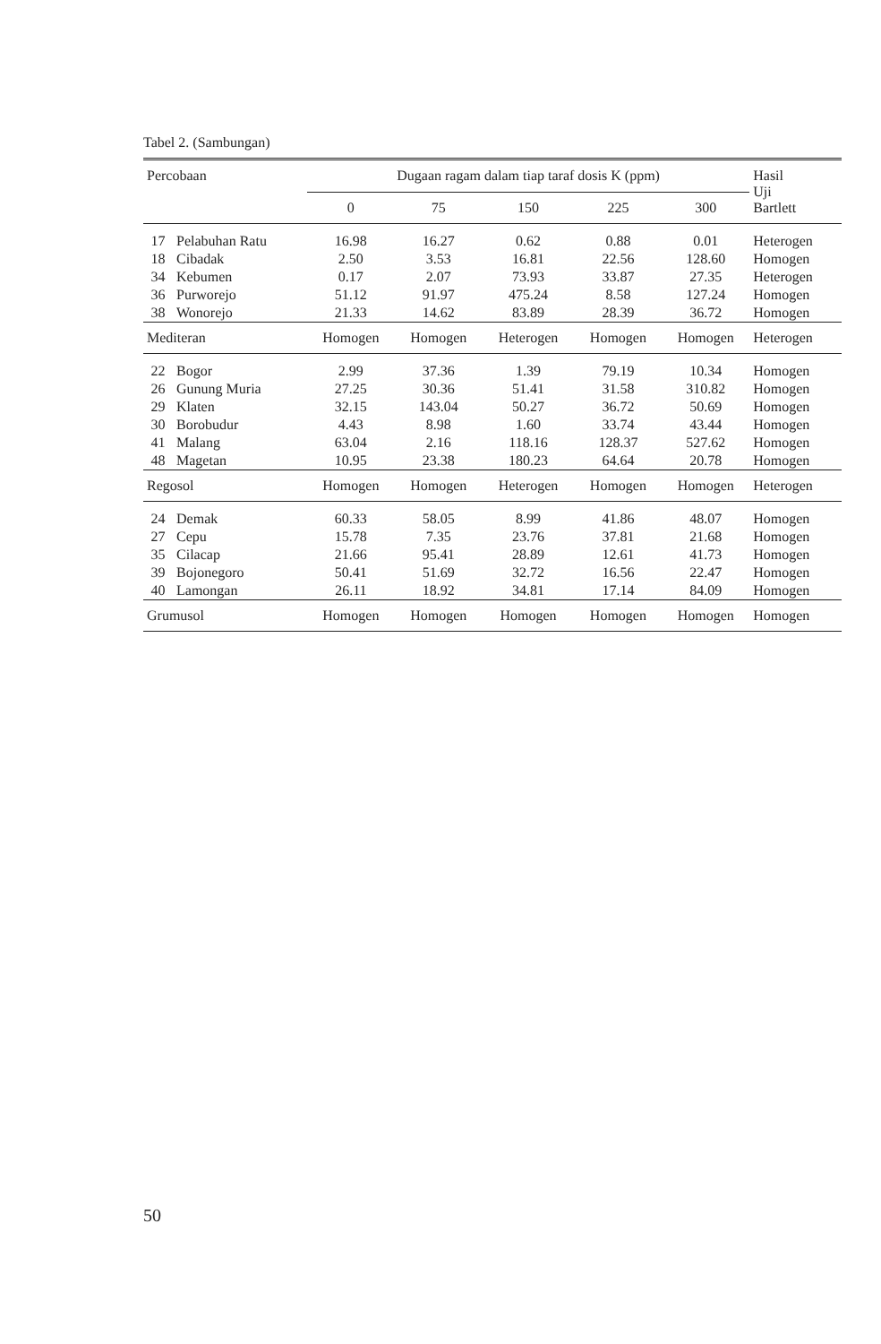Tabel 2. (Sambungan)
| Percobaan | | Dugaan ragam dalam tiap taraf dosis K (ppm) | | | | | Hasil Uji Bartlett |
| --- | --- | --- | --- | --- | --- | --- | --- |
| | | 0 | 75 | 150 | 225 | 300 | |
| 17 | Pelabuhan Ratu | 16.98 | 16.27 | 0.62 | 0.88 | 0.01 | Heterogen |
| 18 | Cibadak | 2.50 | 3.53 | 16.81 | 22.56 | 128.60 | Homogen |
| 34 | Kebumen | 0.17 | 2.07 | 73.93 | 33.87 | 27.35 | Heterogen |
| 36 | Purworejo | 51.12 | 91.97 | 475.24 | 8.58 | 127.24 | Homogen |
| 38 | Wonorejo | 21.33 | 14.62 | 83.89 | 28.39 | 36.72 | Homogen |
| Mediteran | | Homogen | Homogen | Heterogen | Homogen | Homogen | Heterogen |
| 22 | Bogor | 2.99 | 37.36 | 1.39 | 79.19 | 10.34 | Homogen |
| 26 | Gunung Muria | 27.25 | 30.36 | 51.41 | 31.58 | 310.82 | Homogen |
| 29 | Klaten | 32.15 | 143.04 | 50.27 | 36.72 | 50.69 | Homogen |
| 30 | Borobudur | 4.43 | 8.98 | 1.60 | 33.74 | 43.44 | Homogen |
| 41 | Malang | 63.04 | 2.16 | 118.16 | 128.37 | 527.62 | Homogen |
| 48 | Magetan | 10.95 | 23.38 | 180.23 | 64.64 | 20.78 | Homogen |
| Regosol | | Homogen | Homogen | Heterogen | Homogen | Homogen | Heterogen |
| 24 | Demak | 60.33 | 58.05 | 8.99 | 41.86 | 48.07 | Homogen |
| 27 | Cepu | 15.78 | 7.35 | 23.76 | 37.81 | 21.68 | Homogen |
| 35 | Cilacap | 21.66 | 95.41 | 28.89 | 12.61 | 41.73 | Homogen |
| 39 | Bojonegoro | 50.41 | 51.69 | 32.72 | 16.56 | 22.47 | Homogen |
| 40 | Lamongan | 26.11 | 18.92 | 34.81 | 17.14 | 84.09 | Homogen |
| Grumusol | | Homogen | Homogen | Homogen | Homogen | Homogen | Homogen |
50